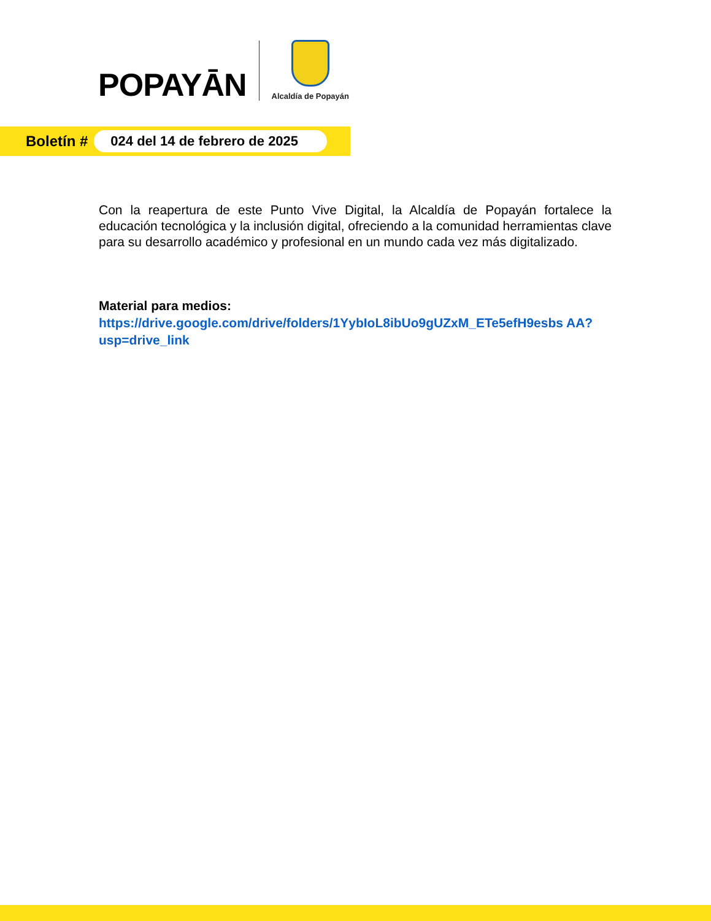POPAYĀN
Alcaldía de Popayán
Boletín #
024 del 14 de febrero de 2025
Con la reapertura de este Punto Vive Digital, la Alcaldía de Popayán fortalece la educación tecnológica y la inclusión digital, ofreciendo a la comunidad herramientas clave para su desarrollo académico y profesional en un mundo cada vez más digitalizado.
Material para medios:
https://drive.google.com/drive/folders/1YybIoL8ibUo9gUZxM_ETe5efH9esbs AA?usp=drive_link